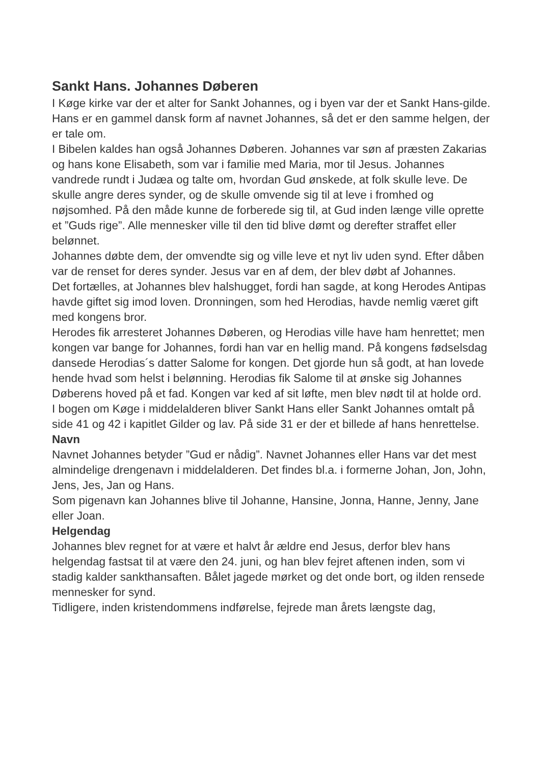Sankt Hans. Johannes Døberen
I Køge kirke var der et alter for Sankt Johannes, og i byen var der et Sankt Hans-gilde.
Hans er en gammel dansk form af navnet Johannes, så det er den samme helgen, der er tale om.
I Bibelen kaldes han også Johannes Døberen. Johannes var søn af præsten Zakarias og hans kone Elisabeth, som var i familie med Maria, mor til Jesus. Johannes vandrede rundt i Judæa og talte om, hvordan Gud ønskede, at folk skulle leve. De skulle angre deres synder, og de skulle omvende sig til at leve i fromhed og nøjsomhed. På den måde kunne de forberede sig til, at Gud inden længe ville oprette et ”Guds rige”. Alle mennesker ville til den tid blive dømt og derefter straffet eller belønnet.
Johannes døbte dem, der omvendte sig og ville leve et nyt liv uden synd. Efter dåben var de renset for deres synder. Jesus var en af dem, der blev døbt af Johannes.
Det fortælles, at Johannes blev halshugget, fordi han sagde, at kong Herodes Antipas havde giftet sig imod loven. Dronningen, som hed Herodias, havde nemlig været gift med kongens bror.
Herodes fik arresteret Johannes Døberen, og Herodias ville have ham henrettet; men kongen var bange for Johannes, fordi han var en hellig mand. På kongens fødselsdag dansede Herodias´s datter Salome for kongen. Det gjorde hun så godt, at han lovede hende hvad som helst i belønning. Herodias fik Salome til at ønske sig Johannes Døberens hoved på et fad. Kongen var ked af sit løfte, men blev nødt til at holde ord.
I bogen om Køge i middelalderen bliver Sankt Hans eller Sankt Johannes omtalt på side 41 og 42 i kapitlet Gilder og lav. På side 31 er der et billede af hans henrettelse.
Navn
Navnet Johannes betyder ”Gud er nådig”. Navnet Johannes eller Hans var det mest almindelige drengenavn i middelalderen. Det findes bl.a. i formerne Johan, Jon, John, Jens, Jes, Jan og Hans.
Som pigenavn kan Johannes blive til Johanne, Hansine, Jonna, Hanne, Jenny, Jane eller Joan.
Helgendag
Johannes blev regnet for at være et halvt år ældre end Jesus, derfor blev hans helgendag fastsat til at være den 24. juni, og han blev fejret aftenen inden, som vi stadig kalder sankthansaften. Bålet jagede mørket og det onde bort, og ilden rensede mennesker for synd.
Tidligere, inden kristendommens indførelse, fejrede man årets længste dag,